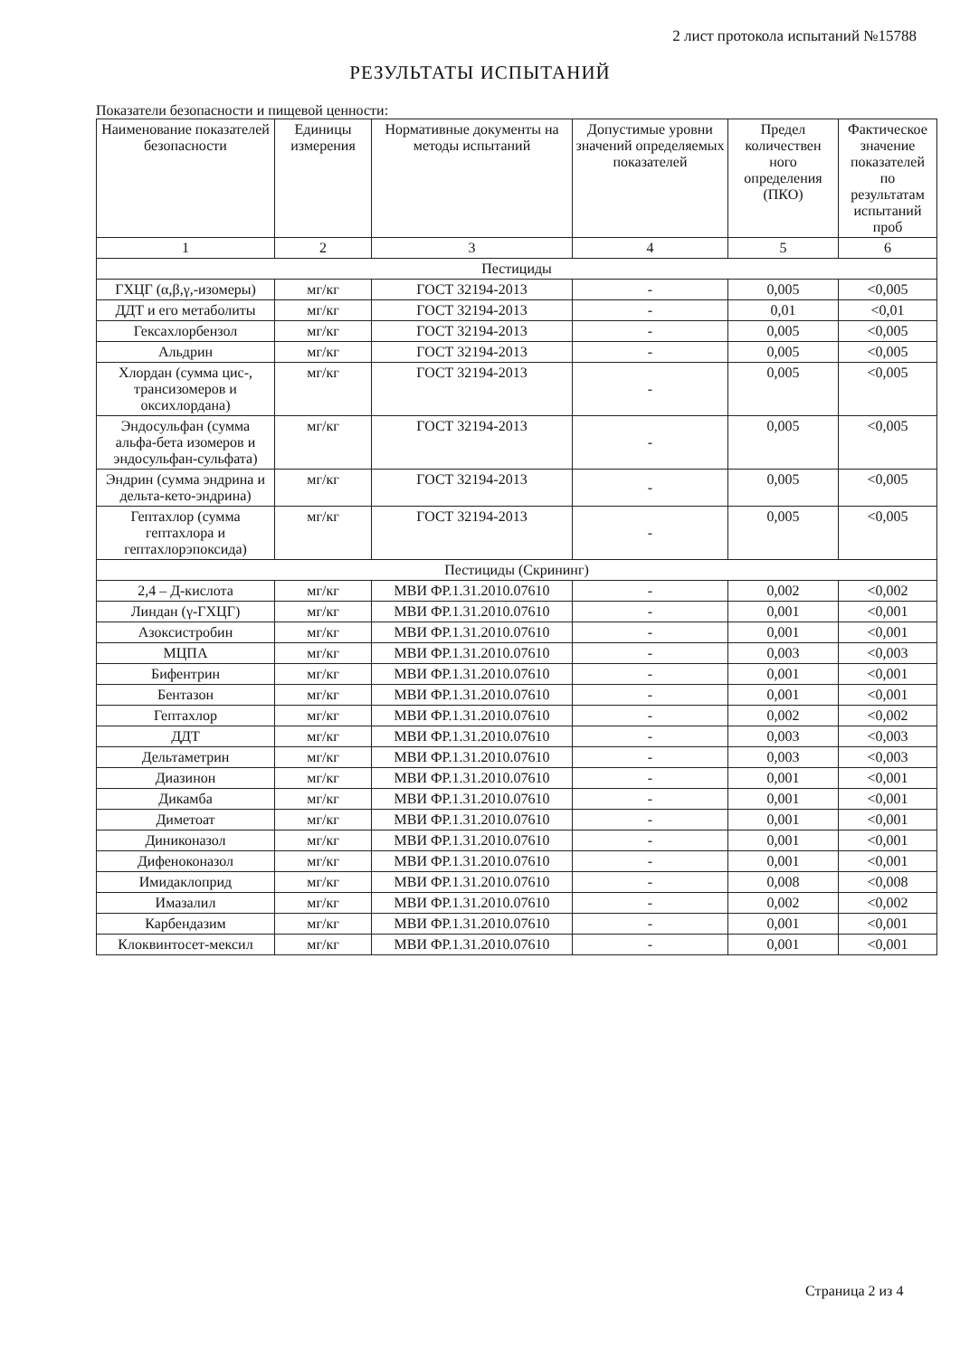2 лист протокола испытаний №15788
РЕЗУЛЬТАТЫ ИСПЫТАНИЙ
Показатели безопасности и пищевой ценности:
| Наименование показателей безопасности | Единицы измерения | Нормативные документы на методы испытаний | Допустимые уровни значений определяемых показателей | Предел количествен ного определения (ПКО) | Фактическое значение показателей по результатам испытаний проб |
| --- | --- | --- | --- | --- | --- |
| 1 | 2 | 3 | 4 | 5 | 6 |
| Пестициды | | | | | |
| ГХЦГ (α,β,γ,-изомеры) | мг/кг | ГОСТ 32194-2013 | - | 0,005 | <0,005 |
| ДДТ и его метаболиты | мг/кг | ГОСТ 32194-2013 | - | 0,01 | <0,01 |
| Гексахлорбензол | мг/кг | ГОСТ 32194-2013 | - | 0,005 | <0,005 |
| Альдрин | мг/кг | ГОСТ 32194-2013 | - | 0,005 | <0,005 |
| Хлордан (сумма цис-, трансизомеров и оксихлордана) | мг/кг | ГОСТ 32194-2013 | - | 0,005 | <0,005 |
| Эндосульфан (сумма альфа-бета изомеров и эндосульфан-сульфата) | мг/кг | ГОСТ 32194-2013 | - | 0,005 | <0,005 |
| Эндрин (сумма эндрина и дельта-кето-эндрина) | мг/кг | ГОСТ 32194-2013 | - | 0,005 | <0,005 |
| Гептахлор (сумма гептахлора и гептахлорэпоксида) | мг/кг | ГОСТ 32194-2013 | - | 0,005 | <0,005 |
| Пестициды (Скрининг) | | | | | |
| 2,4 – Д-кислота | мг/кг | МВИ ФР.1.31.2010.07610 | - | 0,002 | <0,002 |
| Линдан (γ-ГХЦГ) | мг/кг | МВИ ФР.1.31.2010.07610 | - | 0,001 | <0,001 |
| Азоксистробин | мг/кг | МВИ ФР.1.31.2010.07610 | - | 0,001 | <0,001 |
| МЦПА | мг/кг | МВИ ФР.1.31.2010.07610 | - | 0,003 | <0,003 |
| Бифентрин | мг/кг | МВИ ФР.1.31.2010.07610 | - | 0,001 | <0,001 |
| Бентазон | мг/кг | МВИ ФР.1.31.2010.07610 | - | 0,001 | <0,001 |
| Гептахлор | мг/кг | МВИ ФР.1.31.2010.07610 | - | 0,002 | <0,002 |
| ДДТ | мг/кг | МВИ ФР.1.31.2010.07610 | - | 0,003 | <0,003 |
| Дельтаметрин | мг/кг | МВИ ФР.1.31.2010.07610 | - | 0,003 | <0,003 |
| Диазинон | мг/кг | МВИ ФР.1.31.2010.07610 | - | 0,001 | <0,001 |
| Дикамба | мг/кг | МВИ ФР.1.31.2010.07610 | - | 0,001 | <0,001 |
| Диметоат | мг/кг | МВИ ФР.1.31.2010.07610 | - | 0,001 | <0,001 |
| Диниконазол | мг/кг | МВИ ФР.1.31.2010.07610 | - | 0,001 | <0,001 |
| Дифеноконазол | мг/кг | МВИ ФР.1.31.2010.07610 | - | 0,001 | <0,001 |
| Имидаклоприд | мг/кг | МВИ ФР.1.31.2010.07610 | - | 0,008 | <0,008 |
| Имазалил | мг/кг | МВИ ФР.1.31.2010.07610 | - | 0,002 | <0,002 |
| Карбендазим | мг/кг | МВИ ФР.1.31.2010.07610 | - | 0,001 | <0,001 |
| Клоквинтосет-мексил | мг/кг | МВИ ФР.1.31.2010.07610 | - | 0,001 | <0,001 |
Страница 2 из 4